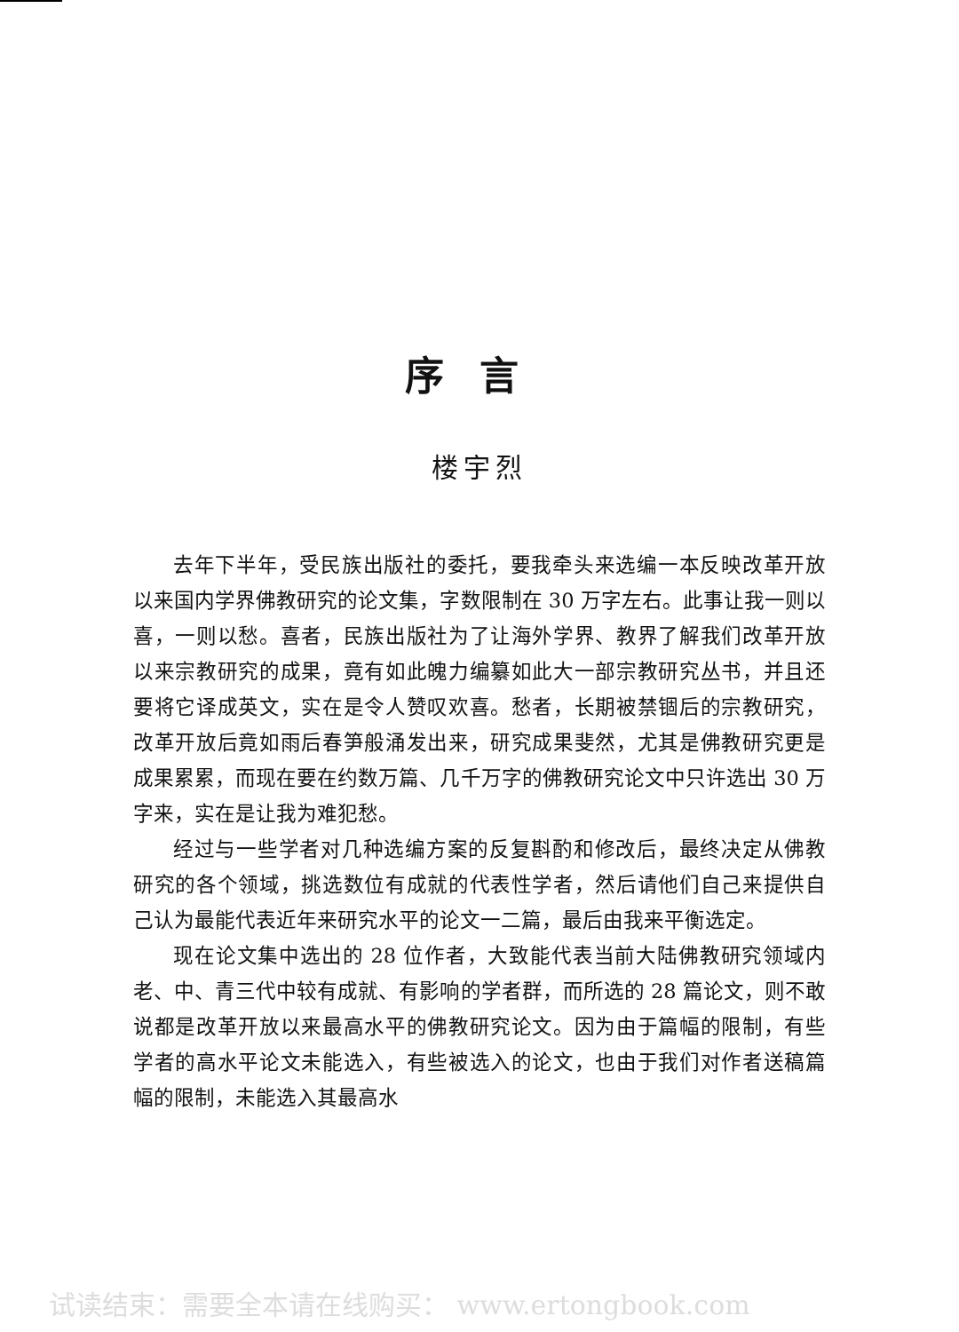序言
楼宇烈
去年下半年，受民族出版社的委托，要我牵头来选编一本反映改革开放以来国内学界佛教研究的论文集，字数限制在 30 万字左右。此事让我一则以喜，一则以愁。喜者，民族出版社为了让海外学界、教界了解我们改革开放以来宗教研究的成果，竟有如此魄力编纂如此大一部宗教研究丛书，并且还要将它译成英文，实在是令人赞叹欢喜。愁者，长期被禁锢后的宗教研究，改革开放后竟如雨后春笋般涌发出来，研究成果斐然，尤其是佛教研究更是成果累累，而现在要在约数万篇、几千万字的佛教研究论文中只许选出 30 万字来，实在是让我为难犯愁。
经过与一些学者对几种选编方案的反复斟酌和修改后，最终决定从佛教研究的各个领域，挑选数位有成就的代表性学者，然后请他们自己来提供自己认为最能代表近年来研究水平的论文一二篇，最后由我来平衡选定。
现在论文集中选出的 28 位作者，大致能代表当前大陆佛教研究领域内老、中、青三代中较有成就、有影响的学者群，而所选的 28 篇论文，则不敢说都是改革开放以来最高水平的佛教研究论文。因为由于篇幅的限制，有些学者的高水平论文未能选入，有些被选入的论文，也由于我们对作者送稿篇幅的限制，未能选入其最高水
试读结束：需要全本请在线购买： www.ertongbook.com